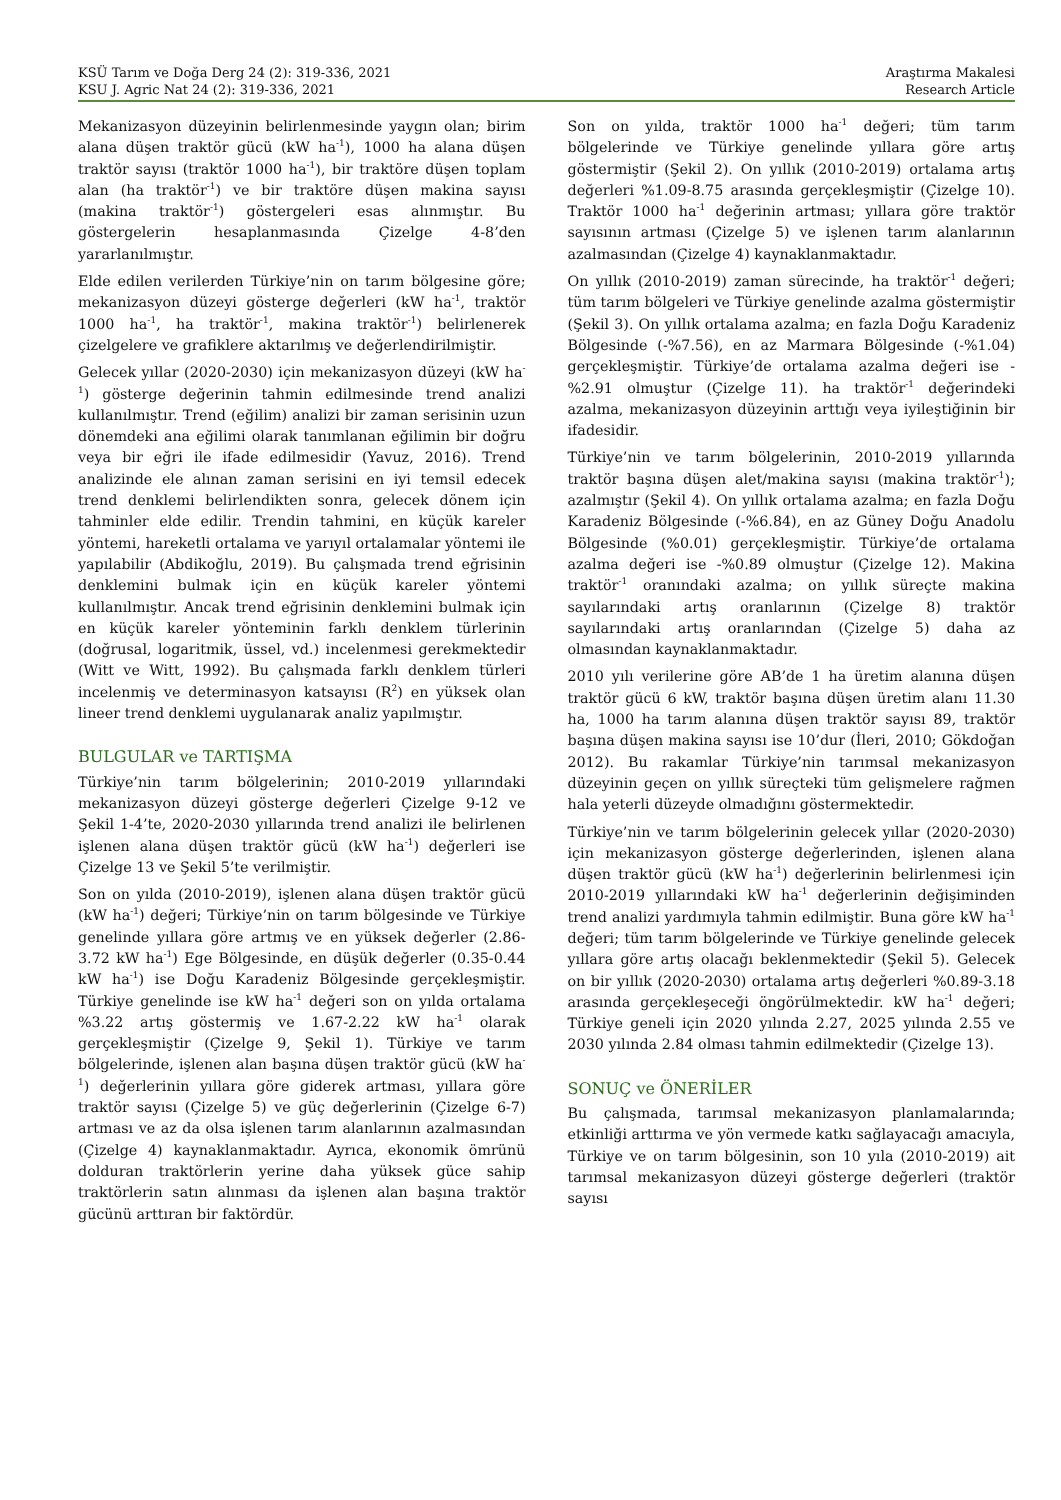KSÜ Tarım ve Doğa Derg 24 (2): 319-336, 2021
KSU J. Agric Nat 24 (2): 319-336, 2021
Araştırma Makalesi
Research Article
Mekanizasyon düzeyinin belirlenmesinde yaygın olan; birim alana düşen traktör gücü (kW ha<sup>-1</sup>), 1000 ha alana düşen traktör sayısı (traktör 1000 ha<sup>-1</sup>), bir traktöre düşen toplam alan (ha traktör<sup>-1</sup>) ve bir traktöre düşen makina sayısı (makina traktör<sup>-1</sup>) göstergeleri esas alınmıştır. Bu göstergelerin hesaplanmasında Çizelge 4-8’den yararlanılmıştır.
Elde edilen verilerden Türkiye’nin on tarım bölgesine göre; mekanizasyon düzeyi gösterge değerleri (kW ha<sup>-1</sup>, traktör 1000 ha<sup>-1</sup>, ha traktör<sup>-1</sup>, makina traktör<sup>-1</sup>) belirlenerek çizelgelere ve grafiklere aktarılmış ve değerlendirilmiştir.
Gelecek yıllar (2020-2030) için mekanizasyon düzeyi (kW ha<sup>-1</sup>) gösterge değerinin tahmin edilmesinde trend analizi kullanılmıştır. Trend (eğilim) analizi bir zaman serisinin uzun dönemdeki ana eğilimi olarak tanımlanan eğilimin bir doğru veya bir eğri ile ifade edilmesidir (Yavuz, 2016). Trend analizinde ele alınan zaman serisini en iyi temsil edecek trend denklemi belirlendikten sonra, gelecek dönem için tahminler elde edilir. Trendin tahmini, en küçük kareler yöntemi, hareketli ortalama ve yarıyıl ortalamalar yöntemi ile yapılabilir (Abdikoğlu, 2019). Bu çalışmada trend eğrisinin denklemini bulmak için en küçük kareler yöntemi kullanılmıştır. Ancak trend eğrisinin denklemini bulmak için en küçük kareler yönteminin farklı denklem türlerinin (doğrusal, logaritmik, üssel, vd.) incelenmesi gerekmektedir (Witt ve Witt, 1992). Bu çalışmada farklı denklem türleri incelenmiş ve determinasyon katsayısı (R<sup>2</sup>) en yüksek olan lineer trend denklemi uygulanarak analiz yapılmıştır.
BULGULAR ve TARTIŞMA
Türkiye’nin tarım bölgelerinin; 2010-2019 yıllarındaki mekanizasyon düzeyi gösterge değerleri Çizelge 9-12 ve Şekil 1-4’te, 2020-2030 yıllarında trend analizi ile belirlenen işlenen alana düşen traktör gücü (kW ha<sup>-1</sup>) değerleri ise Çizelge 13 ve Şekil 5’te verilmiştir.
Son on yılda (2010-2019), işlenen alana düşen traktör gücü (kW ha<sup>-1</sup>) değeri; Türkiye’nin on tarım bölgesinde ve Türkiye genelinde yıllara göre artmış ve en yüksek değerler (2.86-3.72 kW ha<sup>-1</sup>) Ege Bölgesinde, en düşük değerler (0.35-0.44 kW ha<sup>-1</sup>) ise Doğu Karadeniz Bölgesinde gerçekleşmiştir. Türkiye genelinde ise kW ha<sup>-1</sup> değeri son on yılda ortalama %3.22 artış göstermiş ve 1.67-2.22 kW ha<sup>-1</sup> olarak gerçekleşmiştir (Çizelge 9, Şekil 1). Türkiye ve tarım bölgelerinde, işlenen alan başına düşen traktör gücü (kW ha<sup>-1</sup>) değerlerinin yıllara göre giderek artması, yıllara göre traktör sayısı (Çizelge 5) ve güç değerlerinin (Çizelge 6-7) artması ve az da olsa işlenen tarım alanlarının azalmasından (Çizelge 4) kaynaklanmaktadır. Ayrıca, ekonomik ömrünü dolduran traktörlerin yerine daha yüksek güce sahip traktörlerin satın alınması da işlenen alan başına traktör gücünü arttıran bir faktördür.
Son on yılda, traktör 1000 ha<sup>-1</sup> değeri; tüm tarım bölgelerinde ve Türkiye genelinde yıllara göre artış göstermiştir (Şekil 2). On yıllık (2010-2019) ortalama artış değerleri %1.09-8.75 arasında gerçekleşmiştir (Çizelge 10). Traktör 1000 ha<sup>-1</sup> değerinin artması; yıllara göre traktör sayısının artması (Çizelge 5) ve işlenen tarım alanlarının azalmasından (Çizelge 4) kaynaklanmaktadır.
On yıllık (2010-2019) zaman sürecinde, ha traktör<sup>-1</sup> değeri; tüm tarım bölgeleri ve Türkiye genelinde azalma göstermiştir (Şekil 3). On yıllık ortalama azalma; en fazla Doğu Karadeniz Bölgesinde (-%7.56), en az Marmara Bölgesinde (-%1.04) gerçekleşmiştir. Türkiye’de ortalama azalma değeri ise -%2.91 olmuştur (Çizelge 11). ha traktör<sup>-1</sup> değerindeki azalma, mekanizasyon düzeyinin arttığı veya iyileştiğinin bir ifadesidir.
Türkiye’nin ve tarım bölgelerinin, 2010-2019 yıllarında traktör başına düşen alet/makina sayısı (makina traktör<sup>-1</sup>); azalmıştır (Şekil 4). On yıllık ortalama azalma; en fazla Doğu Karadeniz Bölgesinde (-%6.84), en az Güney Doğu Anadolu Bölgesinde (%0.01) gerçekleşmiştir. Türkiye’de ortalama azalma değeri ise -%0.89 olmuştur (Çizelge 12). Makina traktör<sup>-1</sup> oranındaki azalma; on yıllık süreçte makina sayılarındaki artış oranlarının (Çizelge 8) traktör sayılarındaki artış oranlarından (Çizelge 5) daha az olmasından kaynaklanmaktadır.
2010 yılı verilerine göre AB’de 1 ha üretim alanına düşen traktör gücü 6 kW, traktör başına düşen üretim alanı 11.30 ha, 1000 ha tarım alanına düşen traktör sayısı 89, traktör başına düşen makina sayısı ise 10’dur (İleri, 2010; Gökdoğan 2012). Bu rakamlar Türkiye’nin tarımsal mekanizasyon düzeyinin geçen on yıllık süreçteki tüm gelişmelere rağmen hala yeterli düzeyde olmadığını göstermektedir.
Türkiye’nin ve tarım bölgelerinin gelecek yıllar (2020-2030) için mekanizasyon gösterge değerlerinden, işlenen alana düşen traktör gücü (kW ha<sup>-1</sup>) değerlerinin belirlenmesi için 2010-2019 yıllarındaki kW ha<sup>-1</sup> değerlerinin değişiminden trend analizi yardımıyla tahmin edilmiştir. Buna göre kW ha<sup>-1</sup> değeri; tüm tarım bölgelerinde ve Türkiye genelinde gelecek yıllara göre artış olacağı beklenmektedir (Şekil 5). Gelecek on bir yıllık (2020-2030) ortalama artış değerleri %0.89-3.18 arasında gerçekleşeceği öngörülmektedir. kW ha<sup>-1</sup> değeri; Türkiye geneli için 2020 yılında 2.27, 2025 yılında 2.55 ve 2030 yılında 2.84 olması tahmin edilmektedir (Çizelge 13).
SONUÇ ve ÖNERİLER
Bu çalışmada, tarımsal mekanizasyon planlamalarında; etkinliği arttırma ve yön vermede katkı sağlayacağı amacıyla, Türkiye ve on tarım bölgesinin, son 10 yıla (2010-2019) ait tarımsal mekanizasyon düzeyi gösterge değerleri (traktör sayısı